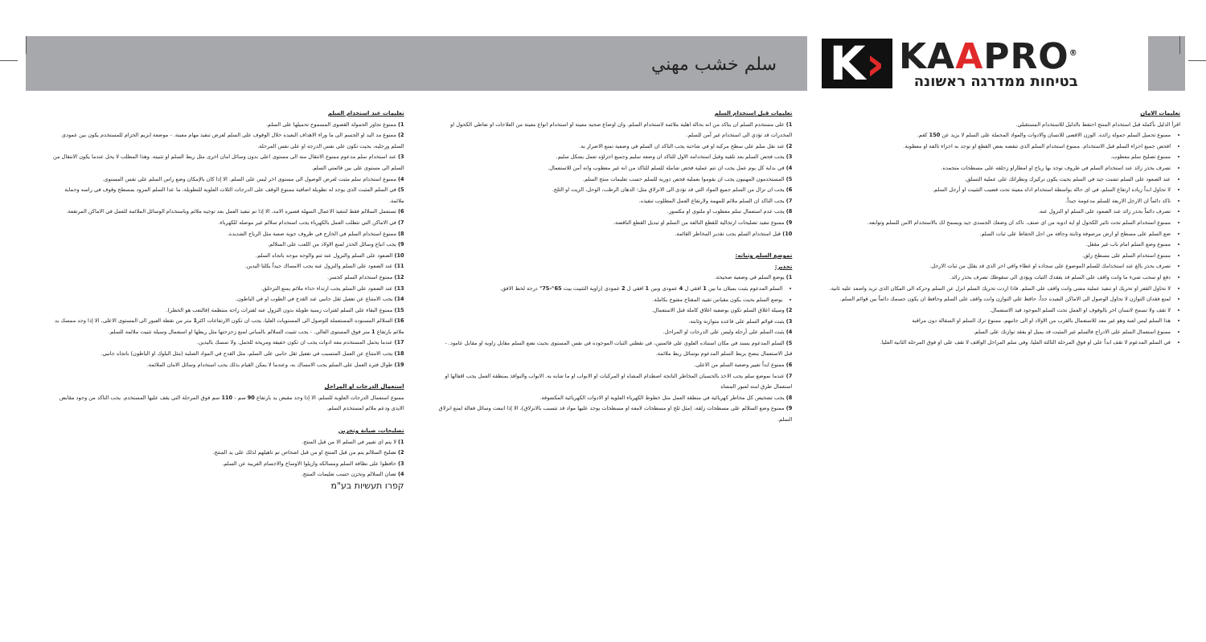سلم خشب مهني
K ›
KAAPRO<sup>®</sup>
בטיחות ממדרגה ראשונה
تعليمات الامان
اقرأ الدليل بأكمله قبل استخدام المنتج احتفظ بالدليل للاستخدام المستقبلي.
ممنوع تحميل السلم حمولة زائدة. الوزن الاقصى للانسان والادوات والمواد المحملة على السلم لا يزيد عن 150 كغم.
افحص جميع اجزاء السلم قبل الاستخدام. ممنوع استخدام السلم الذي تنقصه بعض القطع او توجد به اجزاء تالفة او معطوبة.
ممنوع تصليح سلم معطوب.
تصرف بحذر زائد عند استخدام السلم في ظروف توجد بها رياح او امطاراو زحلقه على مسطحات متجمدة.
عند الصعود على السلم تشبث جيد في السلم بحيث يكون تركيزك ونظراتك على عملية التسلق.
لا تحاول ابداً زيادة ارتفاع السلم، في اي حالة بواسطة استخدام اداة معينة تحت قضيب التثبيت او أرجل السلم.
تاكد دائماً ان الارجل الاربعة للسلم مدعومة جيداً.
تصرف دائماً بحذر زائد عند الصعود على السلم او النزول عنه.
ممنوع استخدام السلم تحت تاثير الكحول او اية ادوية من اي صنف. تاكد ان وضعك الجسدي جيد ويسمح لك بالاستخدام الامن للسلم وتوابعه.
ضع السلم على مسطح او ارض مرصوفة وثابتة وجافة من اجل الحفاظ على ثبات السلم.
ممنوع وضع السلم امام باب غير مقفل.
ممنوع استخدام السلم على مسطح زلق.
تصرف بحذر بالغ عند استخدامك للسلم الموضوع على سجادة او غطاء واقي اخر الذي قد يقلل من ثبات الارجل.
دفع او سحب شيء ما وانت واقف على السلم قد يفقدك الثبات ويؤدي الى سقوطك تصرف بحذر زائد.
لا تحاول القفز او تحريك او تنفيذ عملية مشي وانت واقف على السلم. فاذا اردت تحريك السلم انزل عن السلم وحركه الى المكان الذي تريد واصعد عليه ثانية.
لمنع فقدان التوازن لا تحاول الوصول الى الاماكن البعيدة جداً، حافظ على التوازن وانت واقف على السلم وحافظ ان يكون جسمك دائماً بين قوائم السلم.
لا تقف ولا تسمح لانسان اخر بالوقوف او العمل تحت السلم الموجود قيد الاستعمال.
هذا السلم ليس لعبة وهو غير معد للاستعمال بالقرب من الاولاد او الى جانبهم. ممنوع ترك السلم او السقالة دون مراقبة
ممنوع استعمال السلم على الادراج فالسلم غير المثبت قد يميل او يفقد توازنك على السلم.
في السلم المدعوم لا تقف ابداً على او فوق المرحلة الثالثة العليا، وفي سلم المراحل الواقف لا تقف على او فوق المرحلة الثانية العليا.
تعليمات قبل استخدام السلم
1) على مستخدم السلم ان يتاكد من انه بحالة اهلية ملائمة لاستخدام السلم. وان اوضاع صحية معينة او استخدام انواع معينة من العلاجات او تعاطي الكحول او المخدرات قد تؤدي الى استخدام غير آمن للسلم.
2) عند نقل سلم على سطح مركبة او في شاحنة يجب التاكد ان السلم في وضعية تمنع الاضرار به.
3) يجب فحص السلم بعد تلقيه وقبل استخدامه الاول للتاكد ان وضعه سليم وجميع اجزاؤه تعمل بشكل سليم.
4) في بداية كل يوم عمل يجب ان تتم عملية فحص شاملة للسلم للتاكد من انه غير معطوب وانه آمن للاستعمال.
5) المستخدمون المهنيون يجب ان يقوموا بعملية فحص دورية للسلم حسب تعليمات منتج السلم.
6) يجب ان تزال من السلم جميع المواد التي قد تؤدي الى الانزلاق مثل: الدهان الرطب، الوحل، الزيت او الثلج.
7) يجب التاكد ان السلم ملائم للمهمة ولارتفاع العمل المطلوب تنفيذه.
8) يجب عدم استعمال سلم معطوب او ملتوي او مكسور.
9) ممنوع تنفيذ تصليحات ارتجالية للقطع التالفة من السلم او تبديل القطع الناقصة.
10) قبل استخدام السلم يجب تقدير المخاطر القائمة.
تموضع السلم وثباته:
تحذير:
1) يوضع السلم في وضعية صحيحة.
السلم المدعوم يثبت بميلان ما بين 1 افقي ل 4 عمودي وبين 1 افقي ل 2 عمودي (زاوية التثبيت بيت 65°-75° درجة لخط الافق.
يوضع السلم بحيث يكون مقياس تقييد المفتاح مفتوح بكاملة.
2) وسيلة اغلاق السلم تكون بوضعية اغلاق كاملة قبل الاستعمال.
3) يثبت قوائم السلم على قاعدة متوازنة وثابته.
4) يثبت السلم على أرجله وليس على الدرجات او المراحل.
5) السلم المدعوم يسند في مكان استناده العلوي على قائمتين، في نقطتي الثبات الموجودة في نفس المستوى بحيث نضع السلم مقابل زاوية او مقابل عامود. - قبل الاستعمال ينصح بربط السلم المدعوم بوسائل ربط ملائمة.
6) ممنوع ابداً تغيير وضعية السلم من الاعلى.
7) عندما نموضع سلم يجب الاخذ بالحسبان المخاطر الناتجة اصطدام المشاة او المركبات او الابواب او ما شابه به. الابواب والنوافذ بمنطقة العمل يجب اقفالها او استعمال طرق امنه لعبور المشاة
8) يجب تشخيص كل مخاطر كهربائية في منطقة العمل مثل خطوط الكهرباء العلوية او الادوات الكهربائية المكشوفة.
9) ممنوع وضع السلالم على مسطحات زلقة، (مثل ثلج او مسطحات لامعة او مسطحات يوجد عليها مواد قد تتسبب بالانزلاق)، الا إذا اتبعت وسائل فعالة لمنع انزلاق السلم.
تعليمات عند استخدام السلم
1) ممنوع تجاوز الحمولة القصوى المسموح تحميلها على السلم.
2) ممنوع مد اليد او الجسم الى ما وراء الاهداف البعيدة خلال الوقوف على السلم لغرض تنفيذ مهام معينة. - موضعة ابزيم الحزام للمستخدم يكون بين عمودي السلم ورجليه، بحيث تكون على نفس الدرجة او على نفس المرحلة.
3) عند استخدام سلم مدعوم ممنوع الانتقال منه الى مستوى اعلى بدون وسائل امان اخرى مثل ربط السلم او تثبيته. وهذا المطلب لا يحل عندما يكون الانتقال من السلم الى مستوى على بين قائمتي السلم.
4) ممنوع استخدام سلم مثبت لغرض الوصول الى مستوى اخر ليس على السلم. الا إذا كان بالإمكان وضع راس السلم على نفس المستوى.
5) في السلم المثبت الذي يوجد له تطويلة اضافية ممنوع الوقف على الدرجات الثلاث العلوية للتطويلة، ما عدا السلم المزود بمسطح وقوف في راسه وحماية ملائمة.
6) تستعمل السلالم فقط لتنفيذ الاعمال السهلة قصيرة الامد، الا إذا تم تنفيذ العمل بعد توجيه ملائم وباستخدام الوسائل الملائمة للعمل في الاماكن المرتفعة.
7) في الاماكن التي تتطلب العمل بالكهرباء يجب استخدام سلالم غير موصله للكهرباء.
8) ممنوع استخدام السلم في الخارج في ظروف جوية صعبة مثل الرياح الشديدة.
9) يجب اتباع وسائل الحذر لمنع الاولاد من اللعب على السلالم.
10) الصعود على السلم والنزول عنه تتم والوجه موجه باتجاه السلم.
11) عند الصعود على السلم والنزول عنه يجب الامساك جيداً بكلتا اليدين.
12) ممنوع استخدام السلم كجسر.
13) عند الصعود على السلم يجب ارتداء حذاء ملائم يمنع التزحلق.
14) يجب الامتناع عن تفعيل ثقل جانبي عند القدح في الطوب او في الباطون.
15) ممنوع البقاء على السلم لفترات زمنية طويلة بدون النزول عنه لفترات راحة منتظمة (فالتعب هو الخطر).
16) السلالم المسنودة المستعملة للوصول الى المستويات العليا، يجب ان تكون الارتفاعات اكثر1 متر من نقطة العبور الى المستوى الاعلى، الا إذا وجد ممسك يد ملائم بارتفاع 1 متر فوق المستوى العالي. - يجب تثبيت السلالم بالمباني لمنع زحزحتها مثل ربطها او استعمال وسيلة تثبيت ملائمة للسلم.
17) عندما يحمل المستخدم معه ادوات يجب ان تكون خفيفة ومريحة للحمل. ولا تمسك باليدين.
18) يجب الامتناع عن العمل المتسبب في تفعيل ثقل جانبي على السلم، مثل القدح في المواد الصلبة (مثل البلوك او الباطون) باتجاه جانبي.
19) طوال فترة العمل على السلم يجب الامساك به، وعندما لا يمكن القيام بذلك يجب استخدام وسائل الامان الملائمة.
استعمال الدرجات او المراحل
ممنوع استعمال الدرجات العلوية للسلم، الا إذا وجد مقبض يد بارتفاع 90 سم - 110 سم فوق المرحلة التي يقف عليها المستخدم. يجب التاكد من وجود مقابض الايدي ودعم ملائم لمستخدم السلم.
تصليحات، صيانة وتخزين
1) لا يتم اي تغيير في السلم الا من قبل المنتج.
2) تصليح السلالم يتم من قبل المنتج او من قبل اشخاص تم تاهيلهم لذلك على يد المنتج.
3) حافظوا على نظافة السلم ومسالكه وازيلوا الاوساخ والاجسام الغريبة عن السلم.
4) تصان السلالم وتخزن حسب تعليمات المنتج.
קפרו תעשיות בע"מ